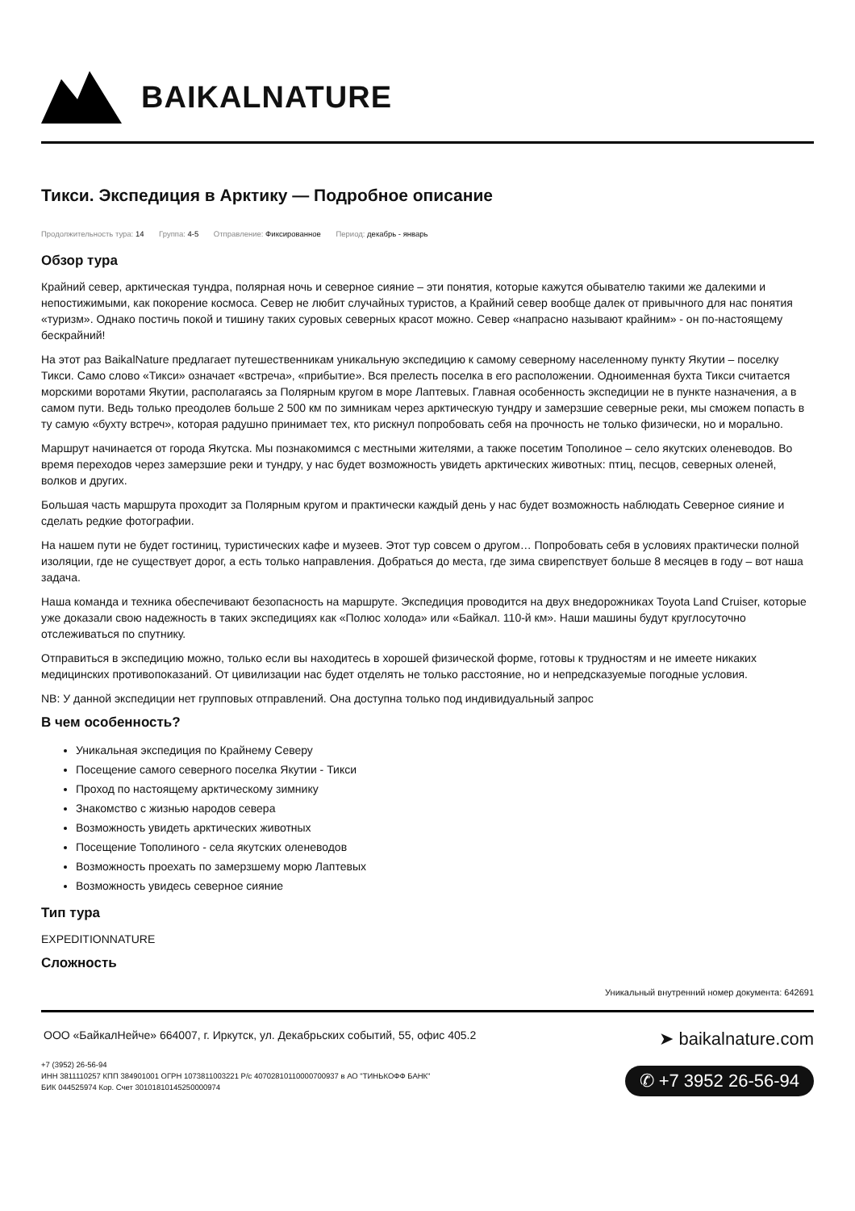BAIKALNATURE
Тикси. Экспедиция в Арктику — Подробное описание
Продолжительность тура: 14 Группа: 4-5 Отправление: Фиксированное Период: декабрь - январь
Обзор тура
Крайний север, арктическая тундра, полярная ночь и северное сияние – эти понятия, которые кажутся обывателю такими же далекими и непостижимыми, как покорение космоса. Север не любит случайных туристов, а Крайний север вообще далек от привычного для нас понятия «туризм». Однако постичь покой и тишину таких суровых северных красот можно. Север «напрасно называют крайним» - он по-настоящему бескрайний!
На этот раз BaikalNature предлагает путешественникам уникальную экспедицию к самому северному населенному пункту Якутии – поселку Тикси. Само слово «Тикси» означает «встреча», «прибытие». Вся прелесть поселка в его расположении. Одноименная бухта Тикси считается морскими воротами Якутии, располагаясь за Полярным кругом в море Лаптевых. Главная особенность экспедиции не в пункте назначения, а в самом пути. Ведь только преодолев больше 2 500 км по зимникам через арктическую тундру и замерзшие северные реки, мы сможем попасть в ту самую «бухту встреч», которая радушно принимает тех, кто рискнул попробовать себя на прочность не только физически, но и морально.
Маршрут начинается от города Якутска. Мы познакомимся с местными жителями, а также посетим Тополиное – село якутских оленеводов. Во время переходов через замерзшие реки и тундру, у нас будет возможность увидеть арктических животных: птиц, песцов, северных оленей, волков и других.
Большая часть маршрута проходит за Полярным кругом и практически каждый день у нас будет возможность наблюдать Северное сияние и сделать редкие фотографии.
На нашем пути не будет гостиниц, туристических кафе и музеев. Этот тур совсем о другом… Попробовать себя в условиях практически полной изоляции, где не существует дорог, а есть только направления. Добраться до места, где зима свирепствует больше 8 месяцев в году – вот наша задача.
Наша команда и техника обеспечивают безопасность на маршруте. Экспедиция проводится на двух внедорожниках Toyota Land Cruiser, которые уже доказали свою надежность в таких экспедициях как «Полюс холода» или «Байкал. 110-й км». Наши машины будут круглосуточно отслеживаться по спутнику.
Отправиться в экспедицию можно, только если вы находитесь в хорошей физической форме, готовы к трудностям и не имеете никаких медицинских противопоказаний. От цивилизации нас будет отделять не только расстояние, но и непредсказуемые погодные условия.
NB: У данной экспедиции нет групповых отправлений. Она доступна только под индивидуальный запрос
В чем особенность?
Уникальная экспедиция по Крайнему Северу
Посещение самого северного поселка Якутии - Тикси
Проход по настоящему арктическому зимнику
Знакомство с жизнью народов севера
Возможность увидеть арктических животных
Посещение Тополиного - села якутских оленеводов
Возможность проехать по замерзшему морю Лаптевых
Возможность увидесь северное сияние
Тип тура
EXPEDITIONNATURE
Сложность
Уникальный внутренний номер документа: 642691
ООО «БайкалНейче» 664007, г. Иркутск, ул. Декабрьских событий, 55, офис 405.2
+7 (3952) 26-56-94
ИНН 3811110257 КПП 384901001 ОГРН 1073811003221 Р/с 40702810110000700937 в АО "ТИНЬКОФФ БАНК"
БИК 044525974 Кор. Счет 30101810145250000974
➤ baikalnature.com
✆ +7 3952 26-56-94